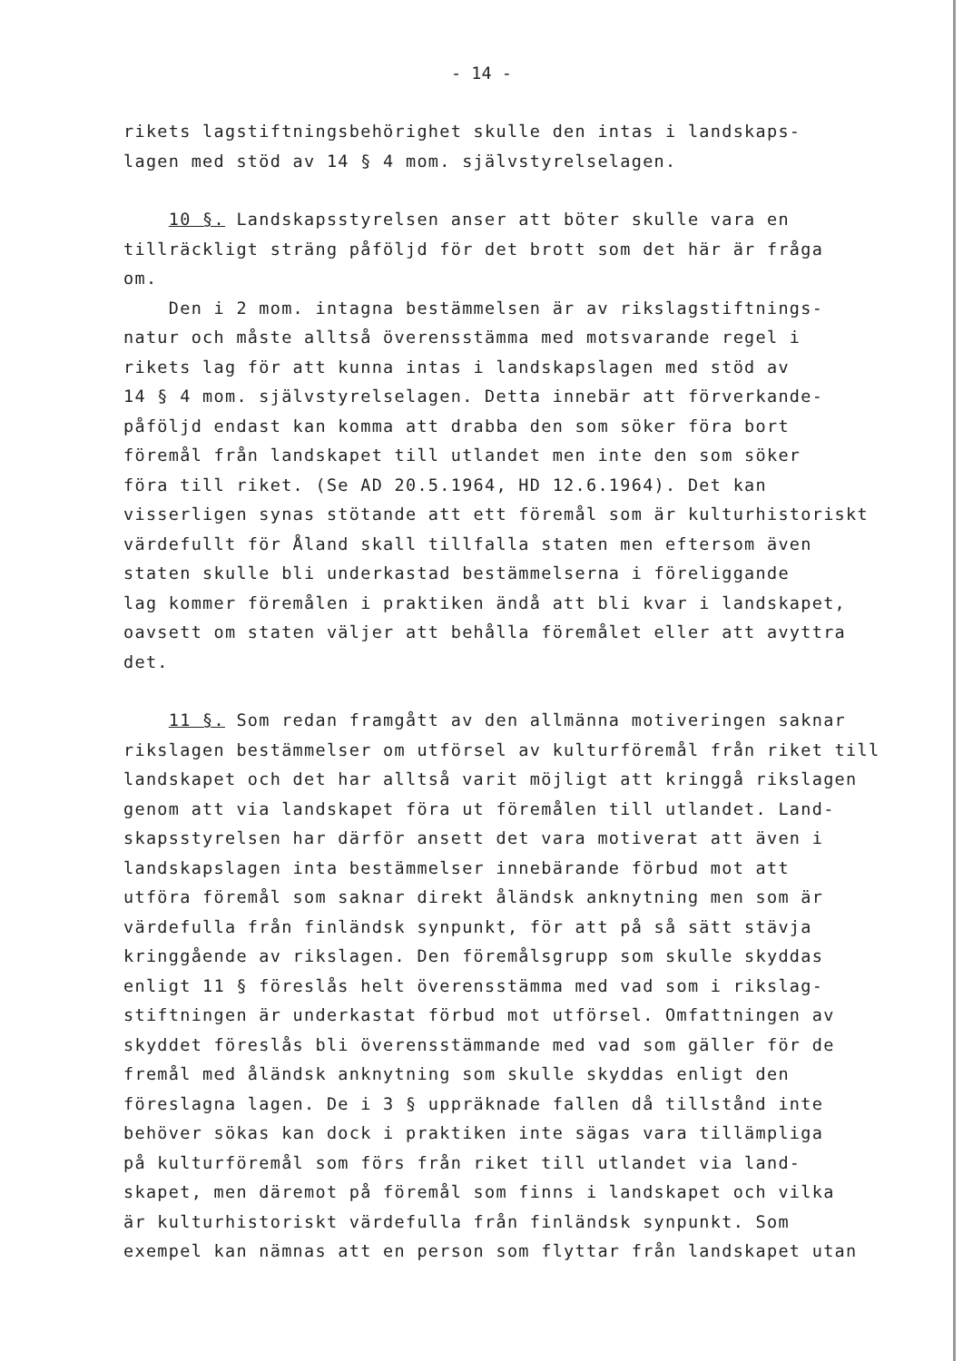- 14 -
rikets lagstiftningsbehörighet skulle den intas i landskaps-
lagen med stöd av 14 § 4 mom. självstyrelselagen.
10 §. Landskapsstyrelsen anser att böter skulle vara en
tillräckligt sträng påföljd för det brott som det här är fråga
om.
Den i 2 mom. intagna bestämmelsen är av rikslagstiftnings-
natur och måste alltså överensstämma med motsvarande regel i
rikets lag för att kunna intas i landskapslagen med stöd av
14 § 4 mom. självstyrelselagen. Detta innebär att förverkande-
påföljd endast kan komma att drabba den som söker föra bort
föremål från landskapet till utlandet men inte den som söker
föra till riket. (Se AD 20.5.1964, HD 12.6.1964). Det kan
visserligen synas stötande att ett föremål som är kulturhistoriskt
värdefullt för Åland skall tillfalla staten men eftersom även
staten skulle bli underkastad bestämmelserna i föreliggande
lag kommer föremålen i praktiken ändå att bli kvar i landskapet,
oavsett om staten väljer att behålla föremålet eller att avyttra
det.
11 §. Som redan framgått av den allmänna motiveringen saknar
rikslagen bestämmelser om utförsel av kulturföremål från riket till
landskapet och det har alltså varit möjligt att kringgå rikslagen
genom att via landskapet föra ut föremålen till utlandet. Land-
skapsstyrelsen har därför ansett det vara motiverat att även i
landskapslagen inta bestämmelser innebärande förbud mot att
utföra föremål som saknar direkt åländsk anknytning men som är
värdefulla från finländsk synpunkt, för att på så sätt stävja
kringgående av rikslagen. Den föremålsgrupp som skulle skyddas
enligt 11 § föreslås helt överensstämma med vad som i rikslag-
stiftningen är underkastat förbud mot utförsel. Omfattningen av
skyddet föreslås bli överensstämmande med vad som gäller för de
fremål med åländsk anknytning som skulle skyddas enligt den
föreslagna lagen. De i 3 § uppräknade fallen då tillstånd inte
behöver sökas kan dock i praktiken inte sägas vara tillämpliga
på kulturföremål som förs från riket till utlandet via land-
skapet, men däremot på föremål som finns i landskapet och vilka
är kulturhistoriskt värdefulla från finländsk synpunkt. Som
exempel kan nämnas att en person som flyttar från landskapet utan